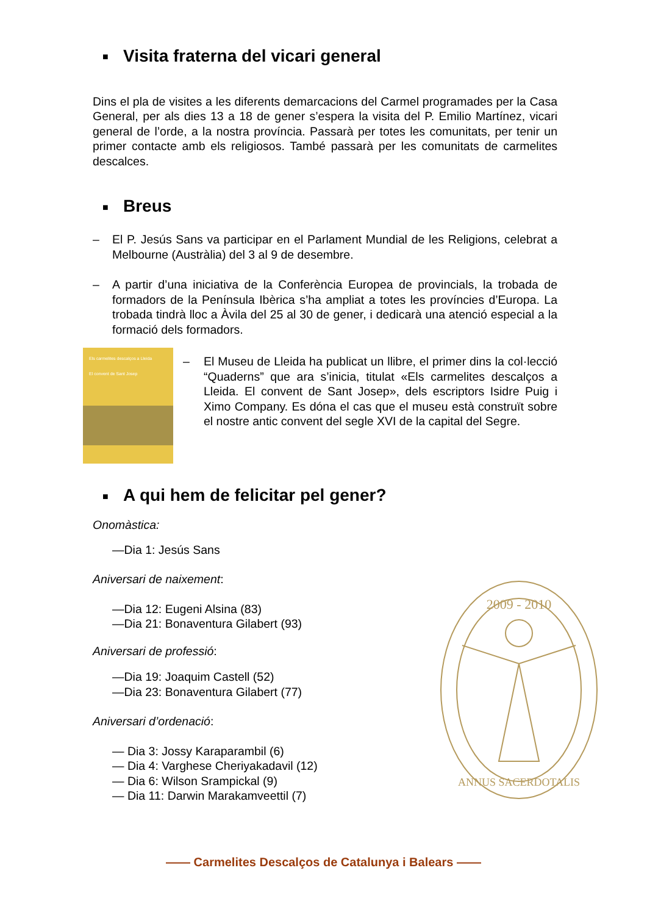■ Visita fraterna del vicari general
Dins el pla de visites a les diferents demarcacions del Carmel programades per la Casa General, per als dies 13 a 18 de gener s’espera la visita del P. Emilio Martínez, vicari general de l’orde, a la nostra província. Passarà per totes les comunitats, per tenir un primer contacte amb els religiosos. També passarà per les comunitats de carmelites descalces.
■ Breus
– El P. Jesús Sans va participar en el Parlament Mundial de les Religions, celebrat a Melbourne (Austràlia) del 3 al 9 de desembre.
– A partir d’una iniciativa de la Conferència Europea de provincials, la trobada de formadors de la Península Ibèrica s’ha ampliat a totes les províncies d’Europa. La trobada tindrà lloc a Àvila del 25 al 30 de gener, i dedicarà una atenció especial a la formació dels formadors.
Els carmelites descalços a Lleida
El convent de Sant Josep
– El Museu de Lleida ha publicat un llibre, el primer dins la col·lecció “Quaderns” que ara s’inicia, titulat «Els carmelites descalços a Lleida. El convent de Sant Josep», dels escriptors Isidre Puig i Ximo Company. Es dóna el cas que el museu està construït sobre el nostre antic convent del segle XVI de la capital del Segre.
■ A qui hem de felicitar pel gener?
Onomàstica:
—Dia 1: Jesús Sans
Aniversari de naixement:
—Dia 12: Eugeni Alsina (83)
—Dia 21: Bonaventura Gilabert (93)
Aniversari de professió:
—Dia 19: Joaquim Castell (52)
—Dia 23: Bonaventura Gilabert (77)
Aniversari d’ordenació:
— Dia 3: Jossy Karaparambil (6)
— Dia 4: Varghese Cheriyakadavil (12)
— Dia 6: Wilson Srampickal (9)
— Dia 11: Darwin Marakamveettil (7)
2009 - 2010
ANNUS SACERDOTALIS
—— Carmelites Descalços de Catalunya i Balears ——